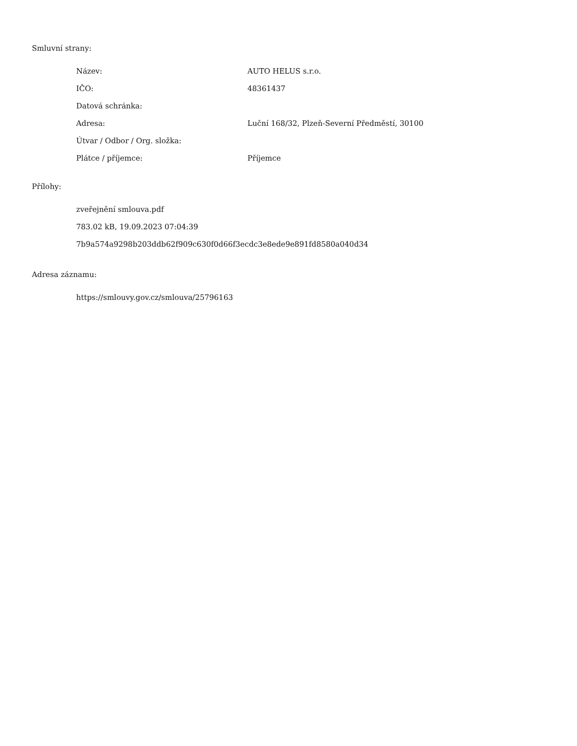Smluvní strany:
| Název: | AUTO HELUS s.r.o. |
| IČO: | 48361437 |
| Datová schránka: | |
| Adresa: | Luční 168/32, Plzeň-Severní Předměstí, 30100 |
| Útvar / Odbor / Org. složka: | |
| Plátce / příjemce: | Příjemce |
Přílohy:
zveřejnění smlouva.pdf
783.02 kB, 19.09.2023 07:04:39
7b9a574a9298b203ddb62f909c630f0d66f3ecdc3e8ede9e891fd8580a040d34
Adresa záznamu:
https://smlouvy.gov.cz/smlouva/25796163